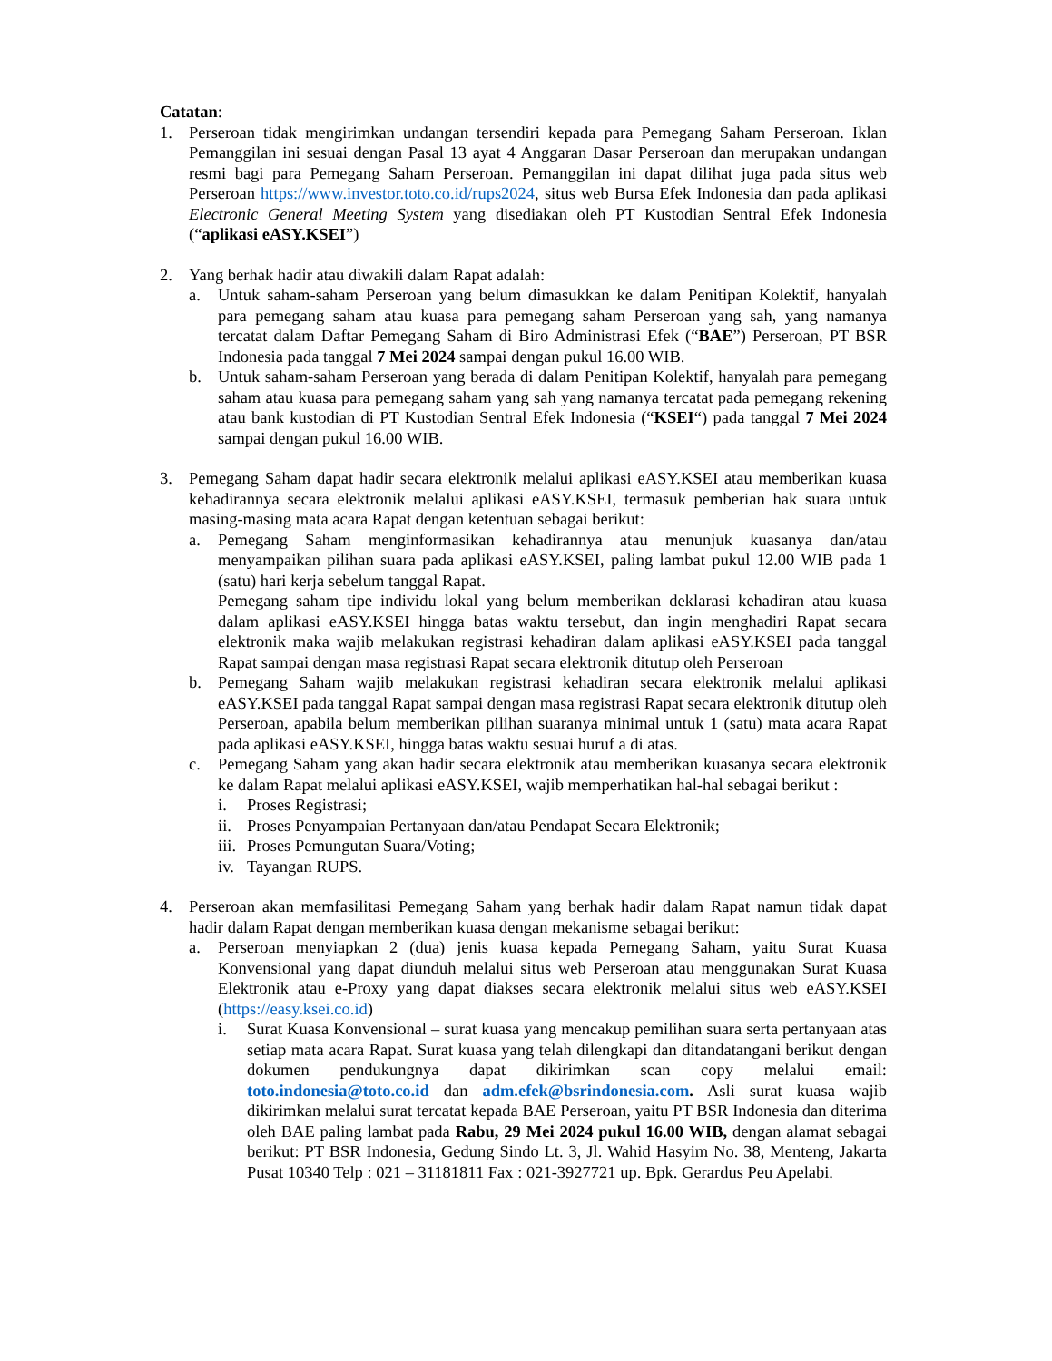Catatan:
1. Perseroan tidak mengirimkan undangan tersendiri kepada para Pemegang Saham Perseroan. Iklan Pemanggilan ini sesuai dengan Pasal 13 ayat 4 Anggaran Dasar Perseroan dan merupakan undangan resmi bagi para Pemegang Saham Perseroan. Pemanggilan ini dapat dilihat juga pada situs web Perseroan https://www.investor.toto.co.id/rups2024, situs web Bursa Efek Indonesia dan pada aplikasi Electronic General Meeting System yang disediakan oleh PT Kustodian Sentral Efek Indonesia (“aplikasi eASY.KSEI”)
2. Yang berhak hadir atau diwakili dalam Rapat adalah:
a. Untuk saham-saham Perseroan yang belum dimasukkan ke dalam Penitipan Kolektif, hanyalah para pemegang saham atau kuasa para pemegang saham Perseroan yang sah, yang namanya tercatat dalam Daftar Pemegang Saham di Biro Administrasi Efek (“BAE”) Perseroan, PT BSR Indonesia pada tanggal 7 Mei 2024 sampai dengan pukul 16.00 WIB.
b. Untuk saham-saham Perseroan yang berada di dalam Penitipan Kolektif, hanyalah para pemegang saham atau kuasa para pemegang saham yang sah yang namanya tercatat pada pemegang rekening atau bank kustodian di PT Kustodian Sentral Efek Indonesia (“KSEI“) pada tanggal 7 Mei 2024 sampai dengan pukul 16.00 WIB.
3. Pemegang Saham dapat hadir secara elektronik melalui aplikasi eASY.KSEI atau memberikan kuasa kehadirannya secara elektronik melalui aplikasi eASY.KSEI, termasuk pemberian hak suara untuk masing-masing mata acara Rapat dengan ketentuan sebagai berikut:
a. Pemegang Saham menginformasikan kehadirannya atau menunjuk kuasanya dan/atau menyampaikan pilihan suara pada aplikasi eASY.KSEI, paling lambat pukul 12.00 WIB pada 1 (satu) hari kerja sebelum tanggal Rapat.
Pemegang saham tipe individu lokal yang belum memberikan deklarasi kehadiran atau kuasa dalam aplikasi eASY.KSEI hingga batas waktu tersebut, dan ingin menghadiri Rapat secara elektronik maka wajib melakukan registrasi kehadiran dalam aplikasi eASY.KSEI pada tanggal Rapat sampai dengan masa registrasi Rapat secara elektronik ditutup oleh Perseroan
b. Pemegang Saham wajib melakukan registrasi kehadiran secara elektronik melalui aplikasi eASY.KSEI pada tanggal Rapat sampai dengan masa registrasi Rapat secara elektronik ditutup oleh Perseroan, apabila belum memberikan pilihan suaranya minimal untuk 1 (satu) mata acara Rapat pada aplikasi eASY.KSEI, hingga batas waktu sesuai huruf a di atas.
c. Pemegang Saham yang akan hadir secara elektronik atau memberikan kuasanya secara elektronik ke dalam Rapat melalui aplikasi eASY.KSEI, wajib memperhatikan hal-hal sebagai berikut :
i. Proses Registrasi;
ii.
Proses Penyampaian Pertanyaan dan/atau Pendapat Secara Elektronik;
iii.
Proses Pemungutan Suara/Voting;
iv.
Tayangan RUPS.
4. Perseroan akan memfasilitasi Pemegang Saham yang berhak hadir dalam Rapat namun tidak dapat hadir dalam Rapat dengan memberikan kuasa dengan mekanisme sebagai berikut:
a. Perseroan menyiapkan 2 (dua) jenis kuasa kepada Pemegang Saham, yaitu Surat Kuasa Konvensional yang dapat diunduh melalui situs web Perseroan atau menggunakan Surat Kuasa Elektronik atau e-Proxy yang dapat diakses secara elektronik melalui situs web eASY.KSEI (https://easy.ksei.co.id)
i. Surat Kuasa Konvensional – surat kuasa yang mencakup pemilihan suara serta pertanyaan atas setiap mata acara Rapat. Surat kuasa yang telah dilengkapi dan ditandatangani berikut dengan dokumen pendukungnya dapat dikirimkan scan copy melalui email: toto.indonesia@toto.co.id dan adm.efek@bsrindonesia.com. Asli surat kuasa wajib dikirimkan melalui surat tercatat kepada BAE Perseroan, yaitu PT BSR Indonesia dan diterima oleh BAE paling lambat pada Rabu, 29 Mei 2024 pukul 16.00 WIB, dengan alamat sebagai berikut: PT BSR Indonesia, Gedung Sindo Lt. 3, Jl. Wahid Hasyim No. 38, Menteng, Jakarta Pusat 10340 Telp : 021 – 31181811 Fax : 021-3927721 up. Bpk. Gerardus Peu Apelabi.